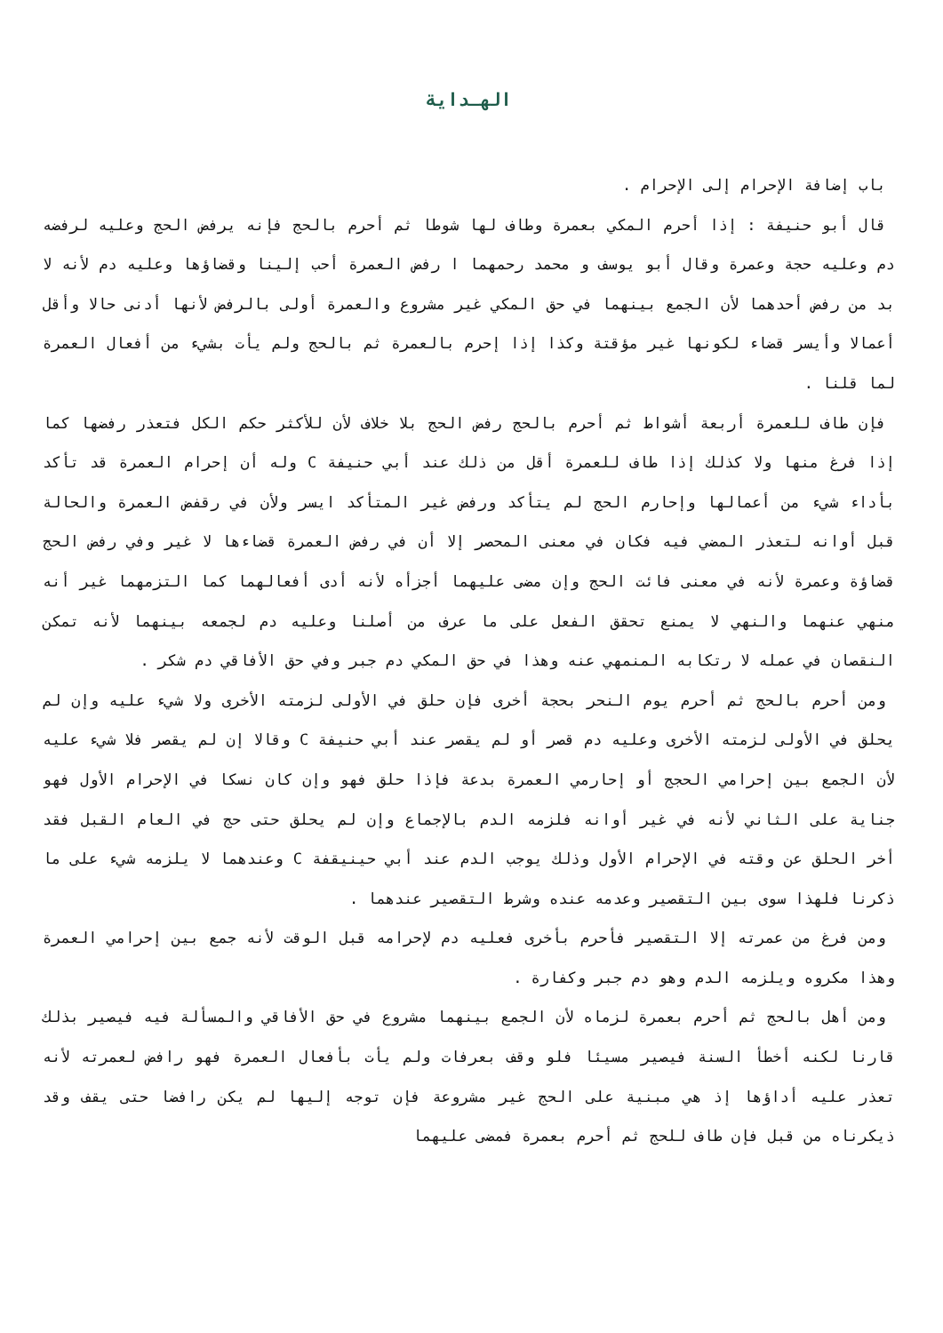الهـداية
باب إضافة الإحرام إلى الإحرام .
قال أبو حنيفة : إذا أحرم المكي بعمرة وطاف لها شوطا ثم أحرم بالحج فإنه يرفض الحج وعليه لرفضه دم وعليه حجة وعمرة وقال أبو يوسف و محمد رحمهما ا رفض العمرة أحب إلينا وقضاؤها وعليه دم لأنه لا بد من رفض أحدهما لأن الجمع بينهما في حق المكي غير مشروع والعمرة أولى بالرفض لأنها أدنى حالا وأقل أعمالا وأيسر قضاء لكونها غير مؤقتة وكذا إذا إحرم بالعمرة ثم بالحج ولم يأت بشيء من أفعال العمرة لما قلنا .
فإن طاف للعمرة أربعة أشواط ثم أحرم بالحج رفض الحج بلا خلاف لأن للأكثر حكم الكل فتعذر رفضها كما إذا فرغ منها ولا كذلك إذا طاف للعمرة أقل من ذلك عند أبي حنيفة C وله أن إحرام العمرة قد تأكد بأداء شيء من أعمالها وإحارم الحج لم يتأكد ورفض غير المتأكد ايسر ولأن في رقفض العمرة والحالة قبل أوانه لتعذر المضي فيه فكان في معنى المحصر إلا أن في رفض العمرة قضاءها لا غير وفي رفض الحج قضاؤة وعمرة لأنه في معنى فائت الحج وإن مضى عليهما أجزأه لأنه أدى أفعالهما كما التزمهما غير أنه منهي عنهما والنهي لا يمنع تحقق الفعل على ما عرف من أصلنا وعليه دم لجمعه بينهما لأنه تمكن النقصان في عمله لا رتكابه المنمهي عنه وهذا في حق المكي دم جبر وفي حق الأفاقي دم شكر .
ومن أحرم بالحج ثم أحرم يوم النحر بحجة أخرى فإن حلق في الأولى لزمته الأخرى ولا شيء عليه وإن لم يحلق في الأولى لزمته الأخرى وعليه دم قصر أو لم يقصر عند أبي حنيفة C وقالا إن لم يقصر فلا شيء عليه لأن الجمع بين إحرامي الحجج أو إحارمي العمرة بدعة فإذا حلق فهو وإن كان نسكا في الإحرام الأول فهو جناية على الثاني لأنه في غير أوانه فلزمه الدم بالإجماع وإن لم يحلق حتى حج في العام القبل فقد أخر الحلق عن وقته في الإحرام الأول وذلك يوجب الدم عند أبي حينيقفة C وعندهما لا يلزمه شيء على ما ذكرنا فلهذا سوى بين التقصير وعدمه عنده وشرط التقصير عندهما .
ومن فرغ من عمرته إلا التقصير فأحرم بأخرى فعليه دم لإحرامه قبل الوقت لأنه جمع بين إحرامي العمرة وهذا مكروه ويلزمه الدم وهو دم جبر وكفارة .
ومن أهل بالحج ثم أحرم بعمرة لزماه لأن الجمع بينهما مشروع في حق الأفاقي والمسألة فيه فيصير بذلك قارنا لكنه أخطأ السنة فيصير مسيئا فلو وقف بعرفات ولم يأت بأفعال العمرة فهو رافض لعمرته لأنه تعذر عليه أداؤها إذ هي مبنية على الحج غير مشروعة فإن توجه إليها لم يكن رافضا حتى يقف وقد ذيكرناه من قبل فإن طاف للحج ثم أحرم بعمرة فمضى عليهما